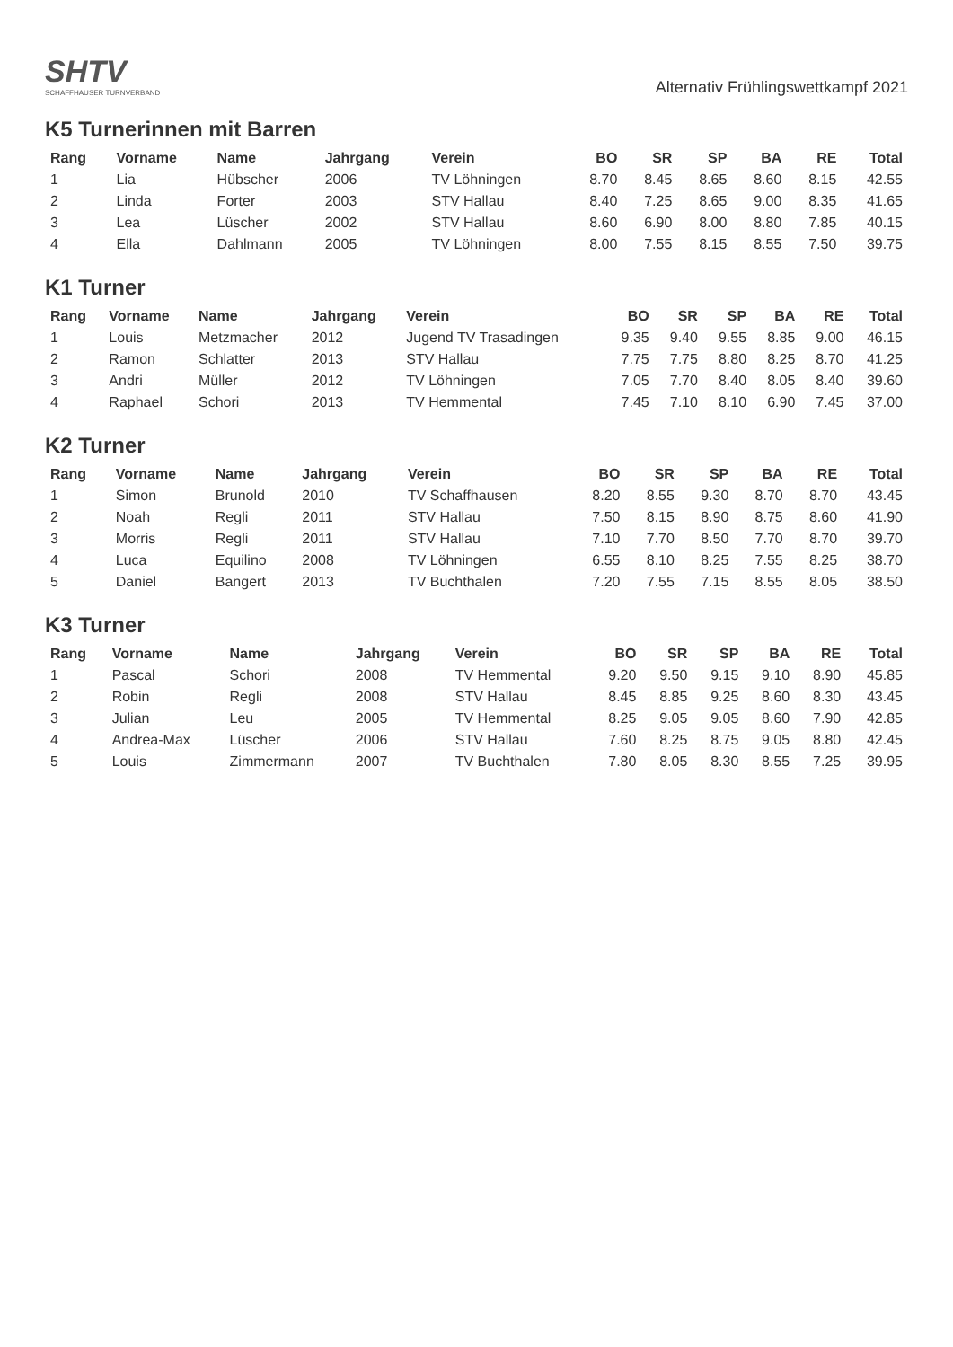SHTV
SCHAFFHAUSER TURNVERBAND
Alternativ Frühlingswettkampf 2021
K5 Turnerinnen mit Barren
| Rang | Vorname | Name | Jahrgang | Verein | BO | SR | SP | BA | RE | Total |
| --- | --- | --- | --- | --- | --- | --- | --- | --- | --- | --- |
| 1 | Lia | Hübscher | 2006 | TV Löhningen | 8.70 | 8.45 | 8.65 | 8.60 | 8.15 | 42.55 |
| 2 | Linda | Forter | 2003 | STV Hallau | 8.40 | 7.25 | 8.65 | 9.00 | 8.35 | 41.65 |
| 3 | Lea | Lüscher | 2002 | STV Hallau | 8.60 | 6.90 | 8.00 | 8.80 | 7.85 | 40.15 |
| 4 | Ella | Dahlmann | 2005 | TV Löhningen | 8.00 | 7.55 | 8.15 | 8.55 | 7.50 | 39.75 |
K1 Turner
| Rang | Vorname | Name | Jahrgang | Verein | BO | SR | SP | BA | RE | Total |
| --- | --- | --- | --- | --- | --- | --- | --- | --- | --- | --- |
| 1 | Louis | Metzmacher | 2012 | Jugend TV Trasadingen | 9.35 | 9.40 | 9.55 | 8.85 | 9.00 | 46.15 |
| 2 | Ramon | Schlatter | 2013 | STV Hallau | 7.75 | 7.75 | 8.80 | 8.25 | 8.70 | 41.25 |
| 3 | Andri | Müller | 2012 | TV Löhningen | 7.05 | 7.70 | 8.40 | 8.05 | 8.40 | 39.60 |
| 4 | Raphael | Schori | 2013 | TV Hemmental | 7.45 | 7.10 | 8.10 | 6.90 | 7.45 | 37.00 |
K2 Turner
| Rang | Vorname | Name | Jahrgang | Verein | BO | SR | SP | BA | RE | Total |
| --- | --- | --- | --- | --- | --- | --- | --- | --- | --- | --- |
| 1 | Simon | Brunold | 2010 | TV Schaffhausen | 8.20 | 8.55 | 9.30 | 8.70 | 8.70 | 43.45 |
| 2 | Noah | Regli | 2011 | STV Hallau | 7.50 | 8.15 | 8.90 | 8.75 | 8.60 | 41.90 |
| 3 | Morris | Regli | 2011 | STV Hallau | 7.10 | 7.70 | 8.50 | 7.70 | 8.70 | 39.70 |
| 4 | Luca | Equilino | 2008 | TV Löhningen | 6.55 | 8.10 | 8.25 | 7.55 | 8.25 | 38.70 |
| 5 | Daniel | Bangert | 2013 | TV Buchthalen | 7.20 | 7.55 | 7.15 | 8.55 | 8.05 | 38.50 |
K3 Turner
| Rang | Vorname | Name | Jahrgang | Verein | BO | SR | SP | BA | RE | Total |
| --- | --- | --- | --- | --- | --- | --- | --- | --- | --- | --- |
| 1 | Pascal | Schori | 2008 | TV Hemmental | 9.20 | 9.50 | 9.15 | 9.10 | 8.90 | 45.85 |
| 2 | Robin | Regli | 2008 | STV Hallau | 8.45 | 8.85 | 9.25 | 8.60 | 8.30 | 43.45 |
| 3 | Julian | Leu | 2005 | TV Hemmental | 8.25 | 9.05 | 9.05 | 8.60 | 7.90 | 42.85 |
| 4 | Andrea-Max | Lüscher | 2006 | STV Hallau | 7.60 | 8.25 | 8.75 | 9.05 | 8.80 | 42.45 |
| 5 | Louis | Zimmermann | 2007 | TV Buchthalen | 7.80 | 8.05 | 8.30 | 8.55 | 7.25 | 39.95 |